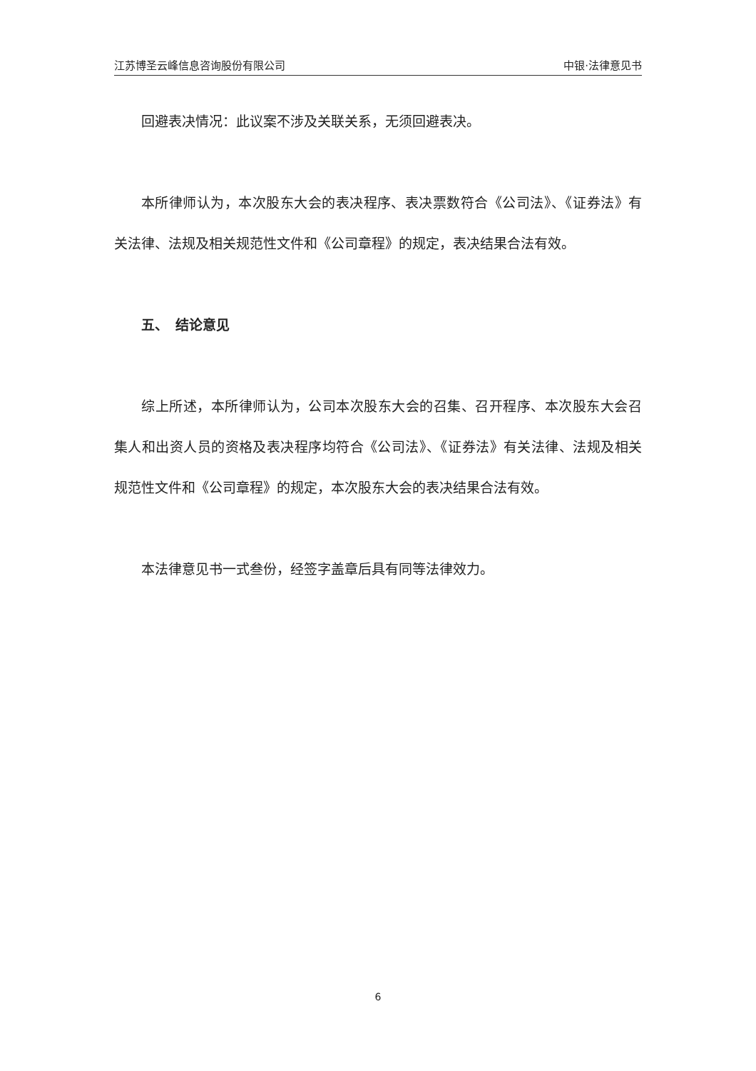江苏博圣云峰信息咨询股份有限公司 中银·法律意见书
回避表决情况：此议案不涉及关联关系，无须回避表决。
本所律师认为，本次股东大会的表决程序、表决票数符合《公司法》、《证券法》有关法律、法规及相关规范性文件和《公司章程》的规定，表决结果合法有效。
五、　结论意见
综上所述，本所律师认为，公司本次股东大会的召集、召开程序、本次股东大会召集人和出资人员的资格及表决程序均符合《公司法》、《证券法》有关法律、法规及相关规范性文件和《公司章程》的规定，本次股东大会的表决结果合法有效。
本法律意见书一式叁份，经签字盖章后具有同等法律效力。
6